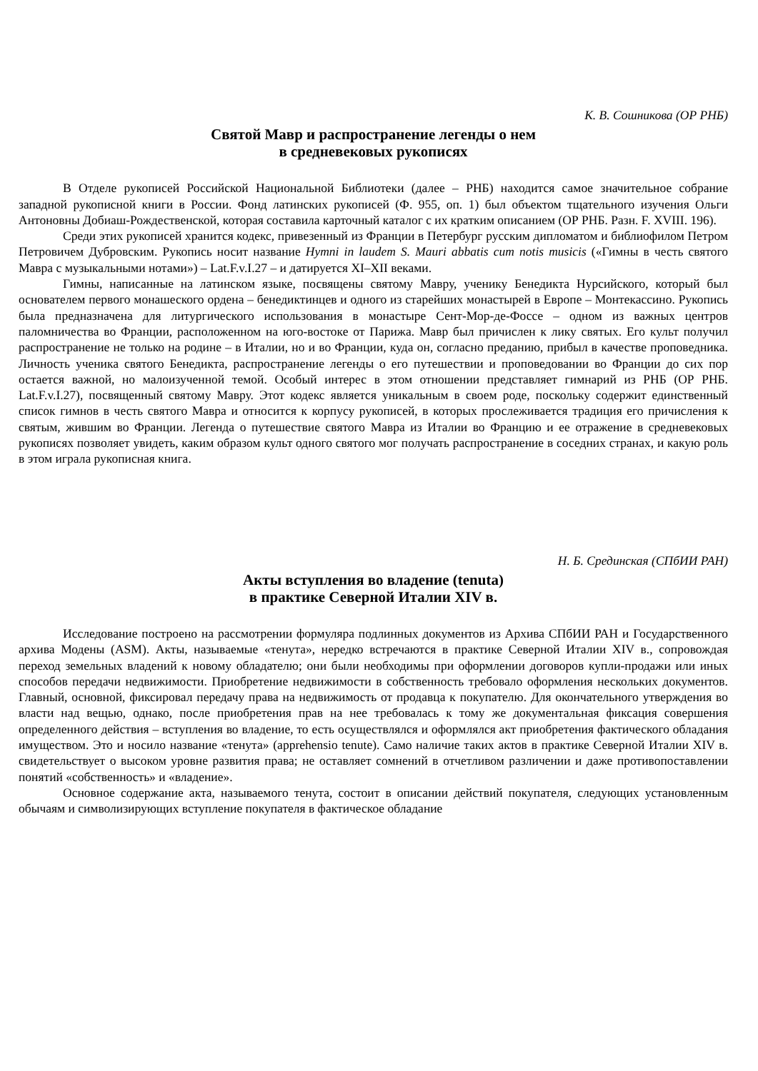К. В. Сошникова (ОР РНБ)
Святой Мавр и распространение легенды о нем
в средневековых рукописях
В Отделе рукописей Российской Национальной Библиотеки (далее – РНБ) находится самое значительное собрание западной рукописной книги в России. Фонд латинских рукописей (Ф. 955, оп. 1) был объектом тщательного изучения Ольги Антоновны Добиаш-Рождественской, которая составила карточный каталог с их кратким описанием (ОР РНБ. Разн. F. XVIII. 196).
Среди этих рукописей хранится кодекс, привезенный из Франции в Петербург русским дипломатом и библиофилом Петром Петровичем Дубровским. Рукопись носит название Hymni in laudem S. Mauri abbatis cum notis musicis («Гимны в честь святого Мавра с музыкальными нотами») – Lat.F.v.I.27 – и датируется XI–XII веками.
Гимны, написанные на латинском языке, посвящены святому Мавру, ученику Бенедикта Нурсийского, который был основателем первого монашеского ордена – бенедиктинцев и одного из старейших монастырей в Европе – Монтекассино. Рукопись была предназначена для литургического использования в монастыре Сент-Мор-де-Фоссе – одном из важных центров паломничества во Франции, расположенном на юго-востоке от Парижа. Мавр был причислен к лику святых. Его культ получил распространение не только на родине – в Италии, но и во Франции, куда он, согласно преданию, прибыл в качестве проповедника. Личность ученика святого Бенедикта, распространение легенды о его путешествии и проповедовании во Франции до сих пор остается важной, но малоизученной темой. Особый интерес в этом отношении представляет гимнарий из РНБ (ОР РНБ. Lat.F.v.I.27), посвященный святому Мавру. Этот кодекс является уникальным в своем роде, поскольку содержит единственный список гимнов в честь святого Мавра и относится к корпусу рукописей, в которых прослеживается традиция его причисления к святым, жившим во Франции. Легенда о путешествие святого Мавра из Италии во Францию и ее отражение в средневековых рукописях позволяет увидеть, каким образом культ одного святого мог получать распространение в соседних странах, и какую роль в этом играла рукописная книга.
Н. Б. Срединская (СПбИИ РАН)
Акты вступления во владение (tenuta)
в практике Северной Италии XIV в.
Исследование построено на рассмотрении формуляра подлинных документов из Архива СПбИИ РАН и Государственного архива Модены (ASM). Акты, называемые «тенута», нередко встречаются в практике Северной Италии XIV в., сопровождая переход земельных владений к новому обладателю; они были необходимы при оформлении договоров купли-продажи или иных способов передачи недвижимости. Приобретение недвижимости в собственность требовало оформления нескольких документов. Главный, основной, фиксировал передачу права на недвижимость от продавца к покупателю. Для окончательного утверждения во власти над вещью, однако, после приобретения прав на нее требовалась к тому же документальная фиксация совершения определенного действия – вступления во владение, то есть осуществлялся и оформлялся акт приобретения фактического обладания имуществом. Это и носило название «тенута» (apprehensio tenute). Само наличие таких актов в практике Северной Италии XIV в. свидетельствует о высоком уровне развития права; не оставляет сомнений в отчетливом различении и даже противопоставлении понятий «собственность» и «владение».
Основное содержание акта, называемого тенута, состоит в описании действий покупателя, следующих установленным обычаям и символизирующих вступление покупателя в фактическое обладание